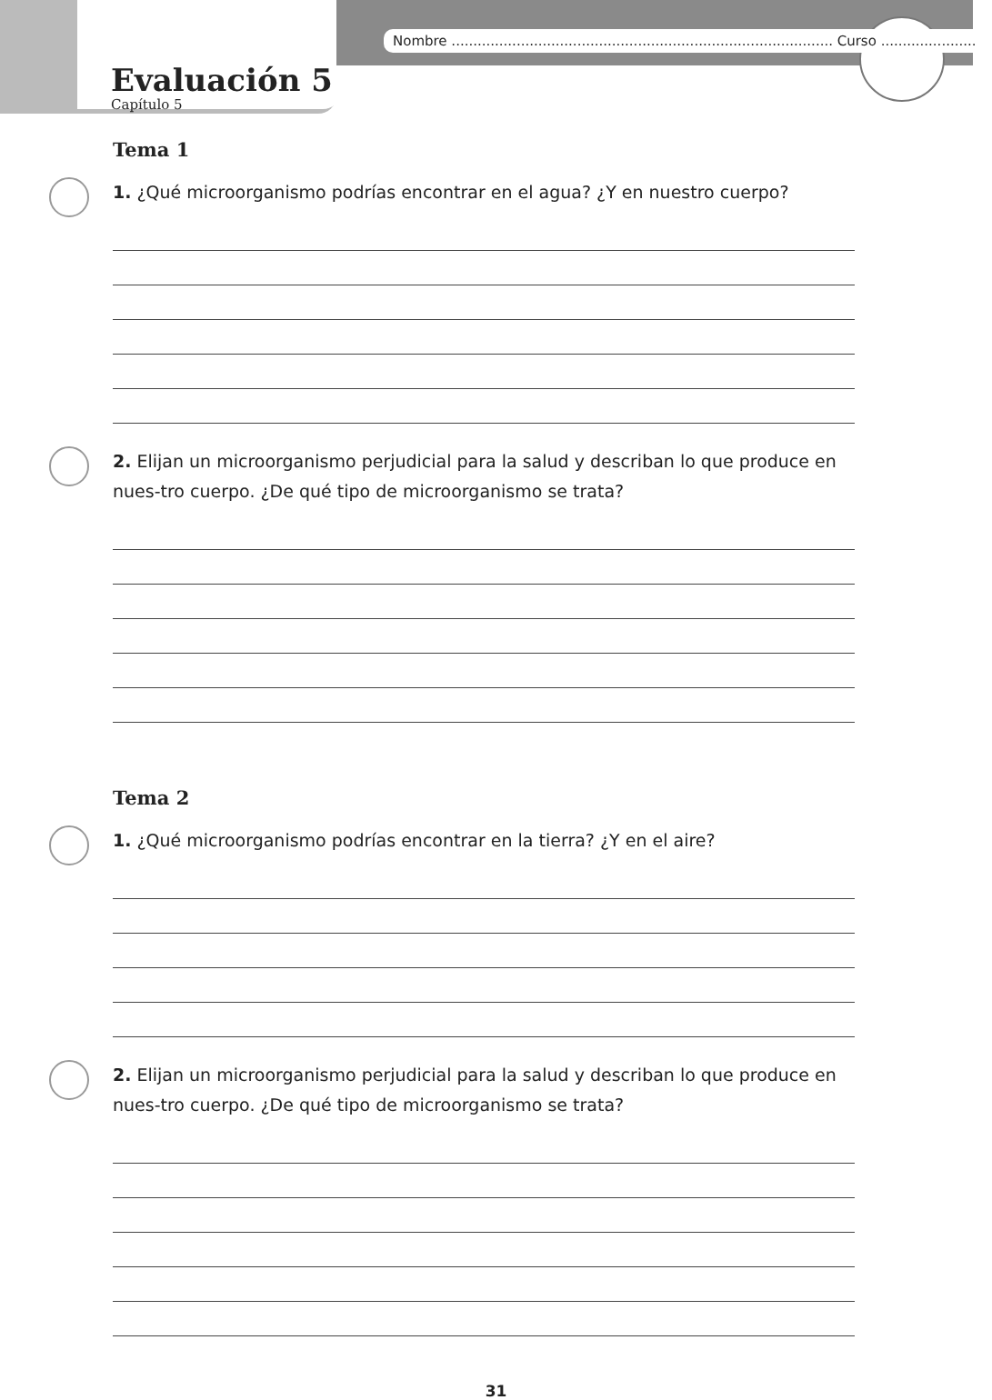Nombre ........................................................................................ Curso ......................
Evaluación 5
Capítulo 5
Tema 1
1. ¿Qué microorganismo podrías encontrar en el agua? ¿Y en nuestro cuerpo?
2. Elijan un microorganismo perjudicial para la salud y describan lo que produce en nues-tro cuerpo. ¿De qué tipo de microorganismo se trata?
Tema 2
1. ¿Qué microorganismo podrías encontrar en la tierra? ¿Y en el aire?
2. Elijan un microorganismo perjudicial para la salud y describan lo que produce en nues-tro cuerpo. ¿De qué tipo de microorganismo se trata?
31